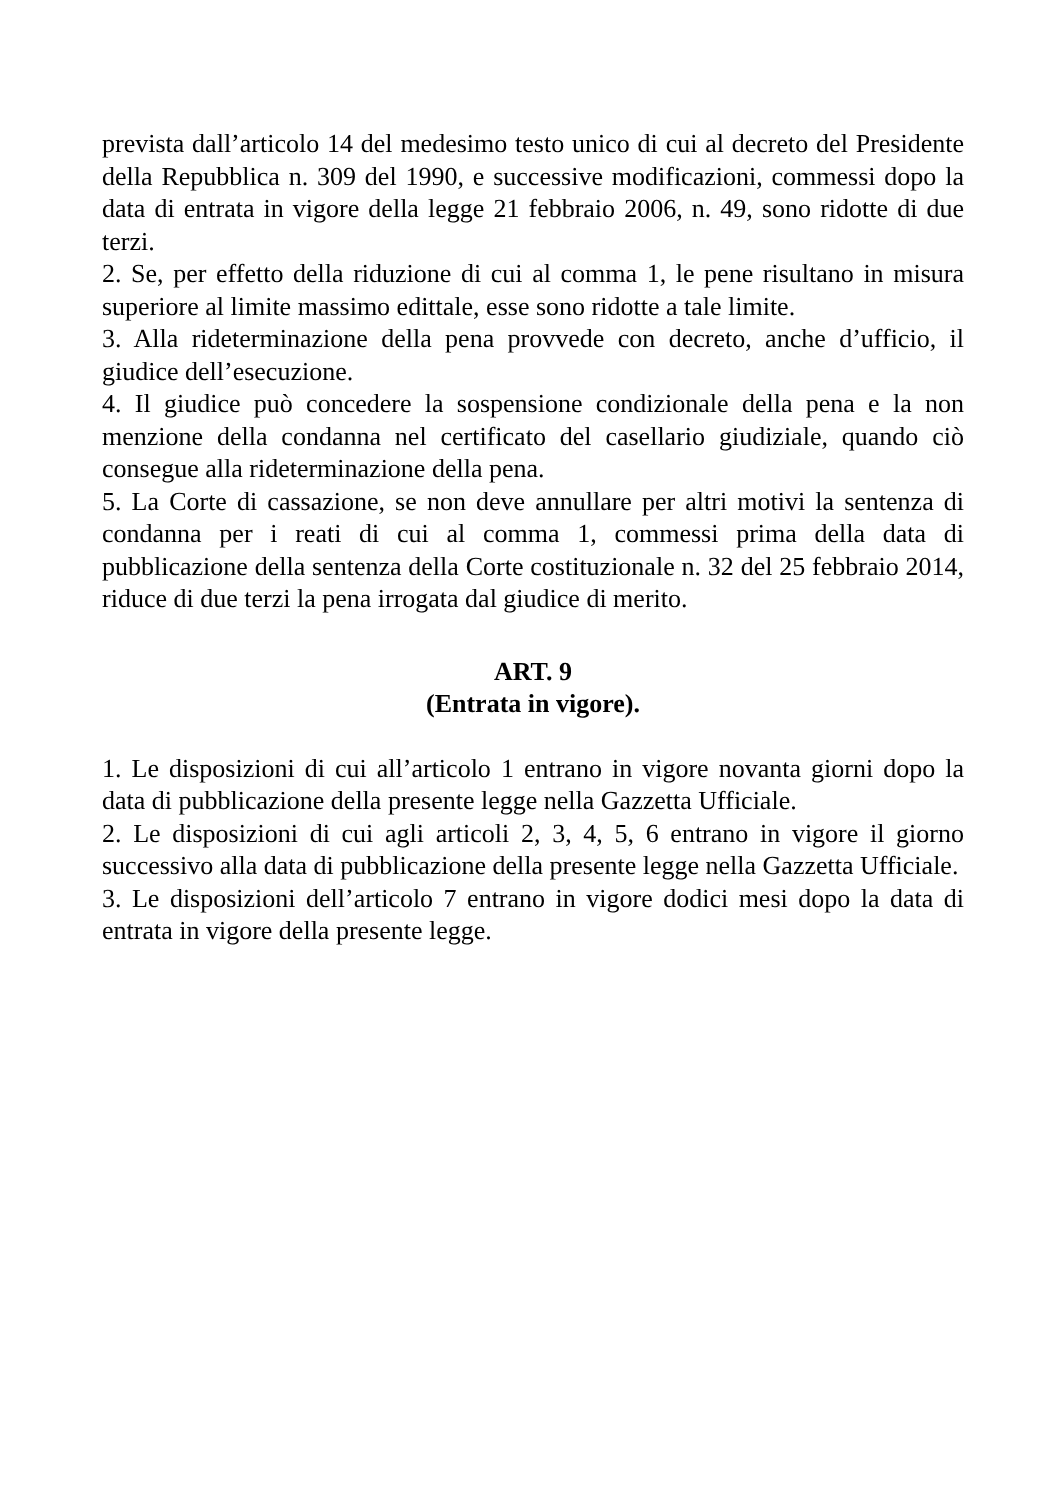prevista dall’articolo 14 del medesimo testo unico di cui al decreto del Presidente della Repubblica n. 309 del 1990, e successive modificazioni, commessi dopo la data di entrata in vigore della legge 21 febbraio 2006, n. 49, sono ridotte di due terzi.
2. Se, per effetto della riduzione di cui al comma 1, le pene risultano in misura superiore al limite massimo edittale, esse sono ridotte a tale limite.
3. Alla rideterminazione della pena provvede con decreto, anche d’ufficio, il giudice dell’esecuzione.
4. Il giudice può concedere la sospensione condizionale della pena e la non menzione della condanna nel certificato del casellario giudiziale, quando ciò consegue alla rideterminazione della pena.
5. La Corte di cassazione, se non deve annullare per altri motivi la sentenza di condanna per i reati di cui al comma 1, commessi prima della data di pubblicazione della sentenza della Corte costituzionale n. 32 del 25 febbraio 2014, riduce di due terzi la pena irrogata dal giudice di merito.
ART. 9
(Entrata in vigore).
1. Le disposizioni di cui all’articolo 1 entrano in vigore novanta giorni dopo la data di pubblicazione della presente legge nella Gazzetta Ufficiale.
2. Le disposizioni di cui agli articoli 2, 3, 4, 5, 6 entrano in vigore il giorno successivo alla data di pubblicazione della presente legge nella Gazzetta Ufficiale.
3. Le disposizioni dell’articolo 7 entrano in vigore dodici mesi dopo la data di entrata in vigore della presente legge.